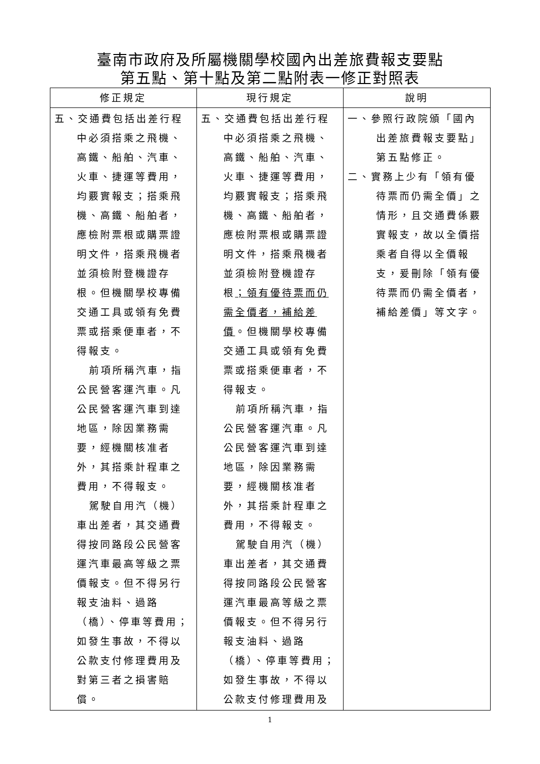臺南市政府及所屬機關學校國內出差旅費報支要點
第五點、第十點及第二點附表一修正對照表
| 修正規定 | 現行規定 | 說明 |
| --- | --- | --- |
| 五、交通費包括出差行程中必須搭乘之飛機、高鐵、船舶、汽車、火車、捷運等費用，均覈實報支；搭乘飛機、高鐵、船舶者，應檢附票根或購票證明文件，搭乘飛機者並須檢附登機證存根。但機關學校專備交通工具或領有免費票或搭乘便車者，不得報支。 前項所稱汽車，指公民營客運汽車。凡公民營客運汽車到達地區，除因業務需要，經機關核准者外，其搭乘計程車之費用，不得報支。 駕駛自用汽（機）車出差者，其交通費得按同路段公民營客運汽車最高等級之票價報支。但不得另行報支油料、過路（橋）、停車等費用；如發生事故，不得以公款支付修理費用及對第三者之損害賠償。 | 五、交通費包括出差行程中必須搭乘之飛機、高鐵、船舶、汽車、火車、捷運等費用，均覈實報支；搭乘飛機、高鐵、船舶者，應檢附票根或購票證明文件，搭乘飛機者並須檢附登機證存根 ；領有優待票而仍需全價者，補給差價 。但機關學校專備交通工具或領有免費票或搭乘便車者，不得報支。 前項所稱汽車，指公民營客運汽車。凡公民營客運汽車到達地區，除因業務需要，經機關核准者外，其搭乘計程車之費用，不得報支。 駕駛自用汽（機）車出差者，其交通費得按同路段公民營客運汽車最高等級之票價報支。但不得另行報支油料、過路（橋）、停車等費用；如發生事故，不得以公款支付修理費用及 | 一、參照行政院頒「國內出差旅費報支要點」第五點修正。 二、實務上少有「領有優待票而仍需全價」之情形，且交通費係覈實報支，故以全價搭乘者自得以全價報支，爰刪除「領有優待票而仍需全價者，補給差價」等文字。 |
1